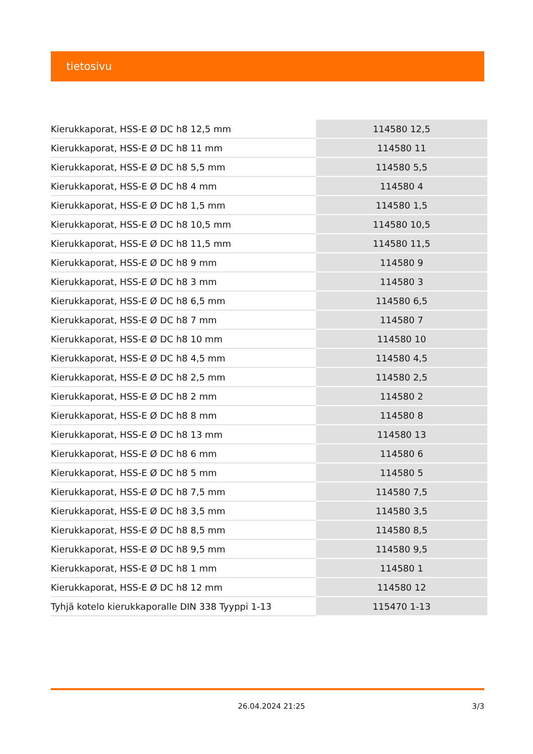tietosivu
| Kierukkaporat, HSS-E Ø DC h8 12,5 mm | 114580 12,5 |
| Kierukkaporat, HSS-E Ø DC h8 11 mm | 114580 11 |
| Kierukkaporat, HSS-E Ø DC h8 5,5 mm | 114580 5,5 |
| Kierukkaporat, HSS-E Ø DC h8 4 mm | 114580 4 |
| Kierukkaporat, HSS-E Ø DC h8 1,5 mm | 114580 1,5 |
| Kierukkaporat, HSS-E Ø DC h8 10,5 mm | 114580 10,5 |
| Kierukkaporat, HSS-E Ø DC h8 11,5 mm | 114580 11,5 |
| Kierukkaporat, HSS-E Ø DC h8 9 mm | 114580 9 |
| Kierukkaporat, HSS-E Ø DC h8 3 mm | 114580 3 |
| Kierukkaporat, HSS-E Ø DC h8 6,5 mm | 114580 6,5 |
| Kierukkaporat, HSS-E Ø DC h8 7 mm | 114580 7 |
| Kierukkaporat, HSS-E Ø DC h8 10 mm | 114580 10 |
| Kierukkaporat, HSS-E Ø DC h8 4,5 mm | 114580 4,5 |
| Kierukkaporat, HSS-E Ø DC h8 2,5 mm | 114580 2,5 |
| Kierukkaporat, HSS-E Ø DC h8 2 mm | 114580 2 |
| Kierukkaporat, HSS-E Ø DC h8 8 mm | 114580 8 |
| Kierukkaporat, HSS-E Ø DC h8 13 mm | 114580 13 |
| Kierukkaporat, HSS-E Ø DC h8 6 mm | 114580 6 |
| Kierukkaporat, HSS-E Ø DC h8 5 mm | 114580 5 |
| Kierukkaporat, HSS-E Ø DC h8 7,5 mm | 114580 7,5 |
| Kierukkaporat, HSS-E Ø DC h8 3,5 mm | 114580 3,5 |
| Kierukkaporat, HSS-E Ø DC h8 8,5 mm | 114580 8,5 |
| Kierukkaporat, HSS-E Ø DC h8 9,5 mm | 114580 9,5 |
| Kierukkaporat, HSS-E Ø DC h8 1 mm | 114580 1 |
| Kierukkaporat, HSS-E Ø DC h8 12 mm | 114580 12 |
| Tyhjä kotelo kierukkaporalle DIN 338 Tyyppi 1-13 | 115470 1-13 |
26.04.2024 21:25 3/3